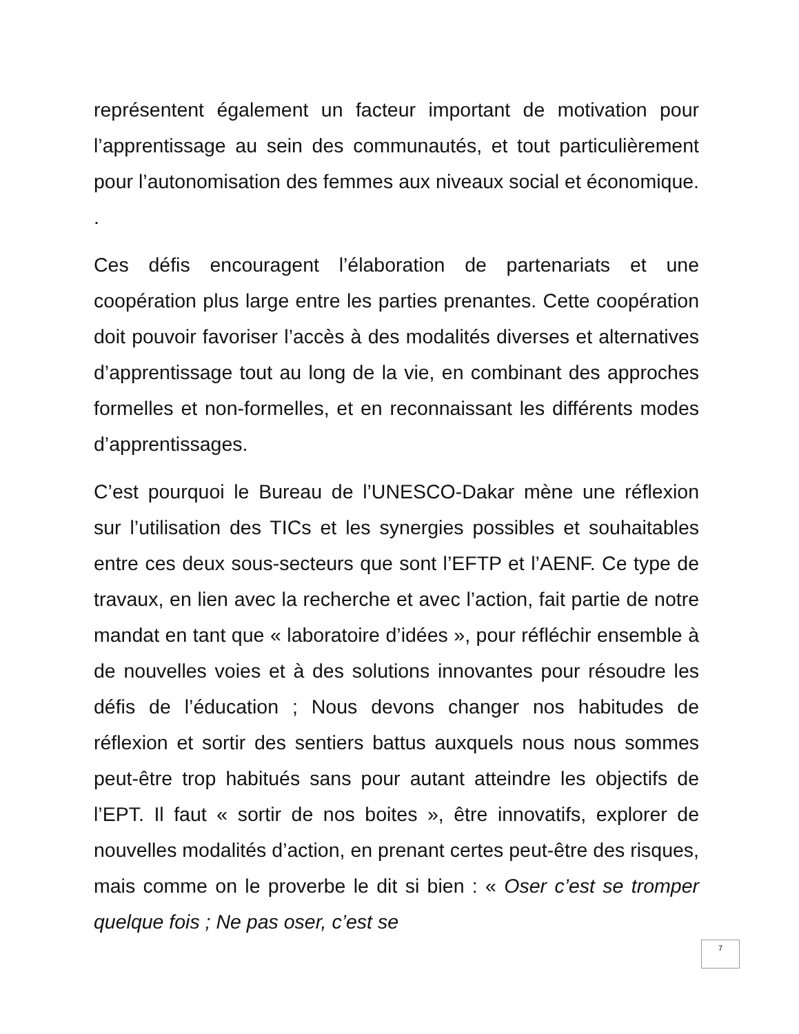représentent également un facteur important de motivation pour l’apprentissage au sein des communautés, et tout particulièrement pour l’autonomisation des femmes aux niveaux social et économique. .
Ces défis encouragent l’élaboration de partenariats et une coopération plus large entre les parties prenantes. Cette coopération doit pouvoir favoriser l’accès à des modalités diverses et alternatives d’apprentissage tout au long de la vie, en combinant des approches formelles et non-formelles, et en reconnaissant les différents modes d’apprentissages.
C’est pourquoi le Bureau de l’UNESCO-Dakar mène une réflexion sur l’utilisation des TICs et les synergies possibles et souhaitables entre ces deux sous-secteurs que sont l’EFTP et l’AENF. Ce type de travaux, en lien avec la recherche et avec l’action, fait partie de notre mandat en tant que « laboratoire d’idées », pour réfléchir ensemble à de nouvelles voies et à des solutions innovantes pour résoudre les défis de l’éducation ; Nous devons changer nos habitudes de réflexion et sortir des sentiers battus auxquels nous nous sommes peut-être trop habitués sans pour autant atteindre les objectifs de l’EPT. Il faut « sortir de nos boites », être innovatifs, explorer de nouvelles modalités d’action, en prenant certes peut-être des risques, mais comme on le proverbe le dit si bien : « Oser c’est se tromper quelque fois ; Ne pas oser, c’est se
7